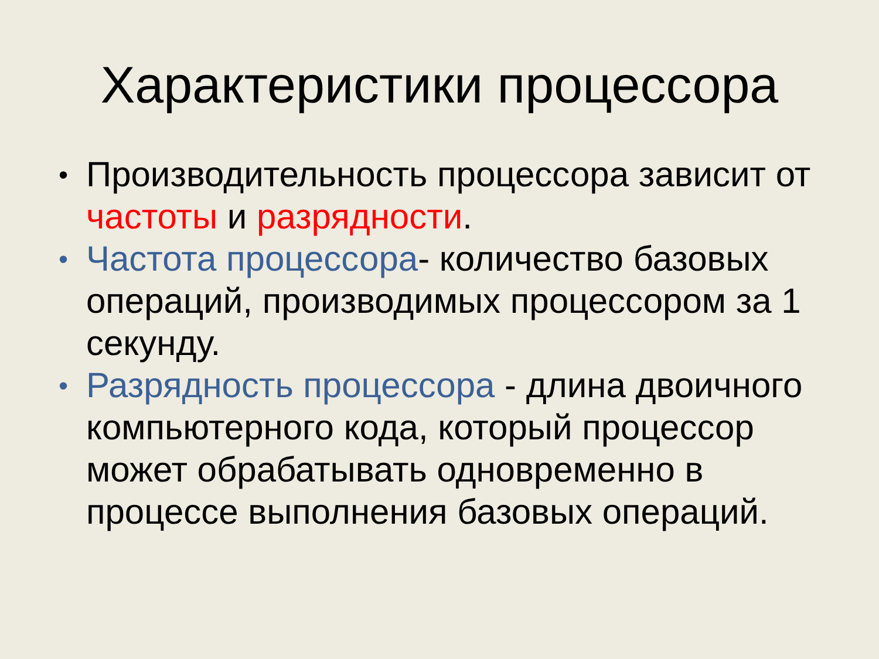Характеристики процессора
• Производительность процессора зависит от частоты и разрядности.
• Частота процессора- количество базовых операций, производимых процессором за 1 секунду.
• Разрядность процессора - длина двоичного компьютерного кода, который процессор может обрабатывать одновременно в процессе выполнения базовых операций.